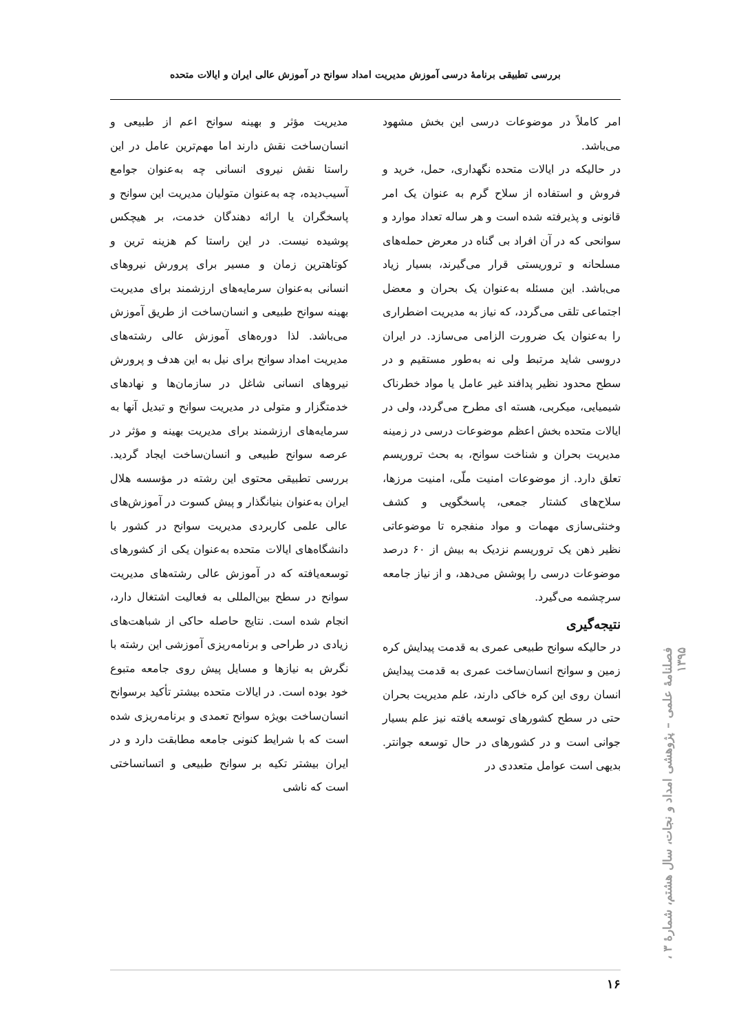بررسی تطبیقی برنامهٔ درسی آموزش مدیریت امداد سوانح در آموزش عالی ایران و ایالات متحده
امر کاملاً در موضوعات درسی این بخش مشهود می‌باشد.
در حالیکه در ایالات متحده نگهداری، حمل، خرید و فروش و استفاده از سلاح گرم به عنوان یک امر قانونی و پذیرفته شده است و هر ساله تعداد موارد و سوانحی که در آن افراد بی گناه در معرض حمله‌های مسلحانه و تروریستی قرار می‌گیرند، بسیار زیاد می‌باشد. این مسئله به‌عنوان یک بحران و معضل اجتماعی تلقی می‌گردد، که نیاز به مدیریت اضطراری را به‌عنوان یک ضرورت الزامی می‌سازد. در ایران دروسی شاید مرتبط ولی نه به‌طور مستقیم و در سطح محدود نظیر پدافند غیر عامل یا مواد خطرناک شیمیایی، میکربی، هسته ای مطرح می‌گردد، ولی در ایالات متحده بخش اعظم موضوعات درسی در زمینه مدیریت بحران و شناخت سوانح، به بحث تروریسم تعلق دارد. از موضوعات امنیت ملّی، امنیت مرزها، سلاح‌های کشتار جمعی، پاسخگویی و کشف وخنثی‌سازی مهمات و مواد منفجره تا موضوعاتی نظیر ذهن یک تروریسم نزدیک به بیش از ۶۰ درصد موضوعات درسی را پوشش می‌دهد، و از نیاز جامعه سرچشمه می‌گیرد.
نتیجه‌گیری
در حالیکه سوانح طبیعی عمری به قدمت پیدایش کره زمین و سوانح انسان‌ساخت عمری به قدمت پیدایش انسان روی این کره خاکی دارند، علم مدیریت بحران حتی در سطح کشورهای توسعه یافته نیز علم بسیار جوانی است و در کشورهای در حال توسعه جوانتر. بدیهی است عوامل متعددی در
مدیریت مؤثر و بهینه سوانح اعم از طبیعی و انسان‌ساخت نقش دارند اما مهم‌ترین عامل در این راستا نقش نیروی انسانی چه به‌عنوان جوامع آسیب‌دیده، چه به‌عنوان متولیان مدیریت این سوانح و پاسخگران یا ارائه دهندگان خدمت، بر هیچکس پوشیده نیست. در این راستا کم هزینه ترین و کوتاهترین زمان و مسیر برای پرورش نیروهای انسانی به‌عنوان سرمایه‌های ارزشمند برای مدیریت بهینه سوانح طبیعی و انسان‌ساخت از طریق آموزش می‌باشد. لذا دوره‌های آموزش عالی رشته‌های مدیریت امداد سوانح برای نیل به این هدف و پرورش نیروهای انسانی شاغل در سازمان‌ها و نهادهای خدمتگزار و متولی در مدیریت سوانح و تبدیل آنها به سرمایه‌های ارزشمند برای مدیریت بهینه و مؤثر در عرصه سوانح طبیعی و انسان‌ساخت ایجاد گردید. بررسی تطبیقی محتوی این رشته در مؤسسه هلال ایران به‌عنوان بنیانگذار و پیش کسوت در آموزش‌های عالی علمی کاربردی مدیریت سوانح در کشور با دانشگاه‌های ایالات متحده به‌عنوان یکی از کشورهای توسعه‌یافته که در آموزش عالی رشته‌های مدیریت سوانح در سطح بین‌المللی به فعالیت اشتغال دارد، انجام شده است. نتایج حاصله حاکی از شباهت‌های زیادی در طراحی و برنامه‌ریزی آموزشی این رشته با نگرش به نیازها و مسایل پیش روی جامعه متبوع خود بوده است. در ایالات متحده بیشتر تأکید برسوانح انسان‌ساخت بویژه سوانح تعمدی و برنامه‌ریزی شده است که با شرایط کنونی جامعه مطابقت دارد و در ایران بیشتر تکیه بر سوانح طبیعی و اتسانساختی است که ناشی
فصلنامهٔ علمی – پژوهشی امداد و نجات، سال هشتم، شمارهٔ ۳ ، ۱۳۹۵
۱۶